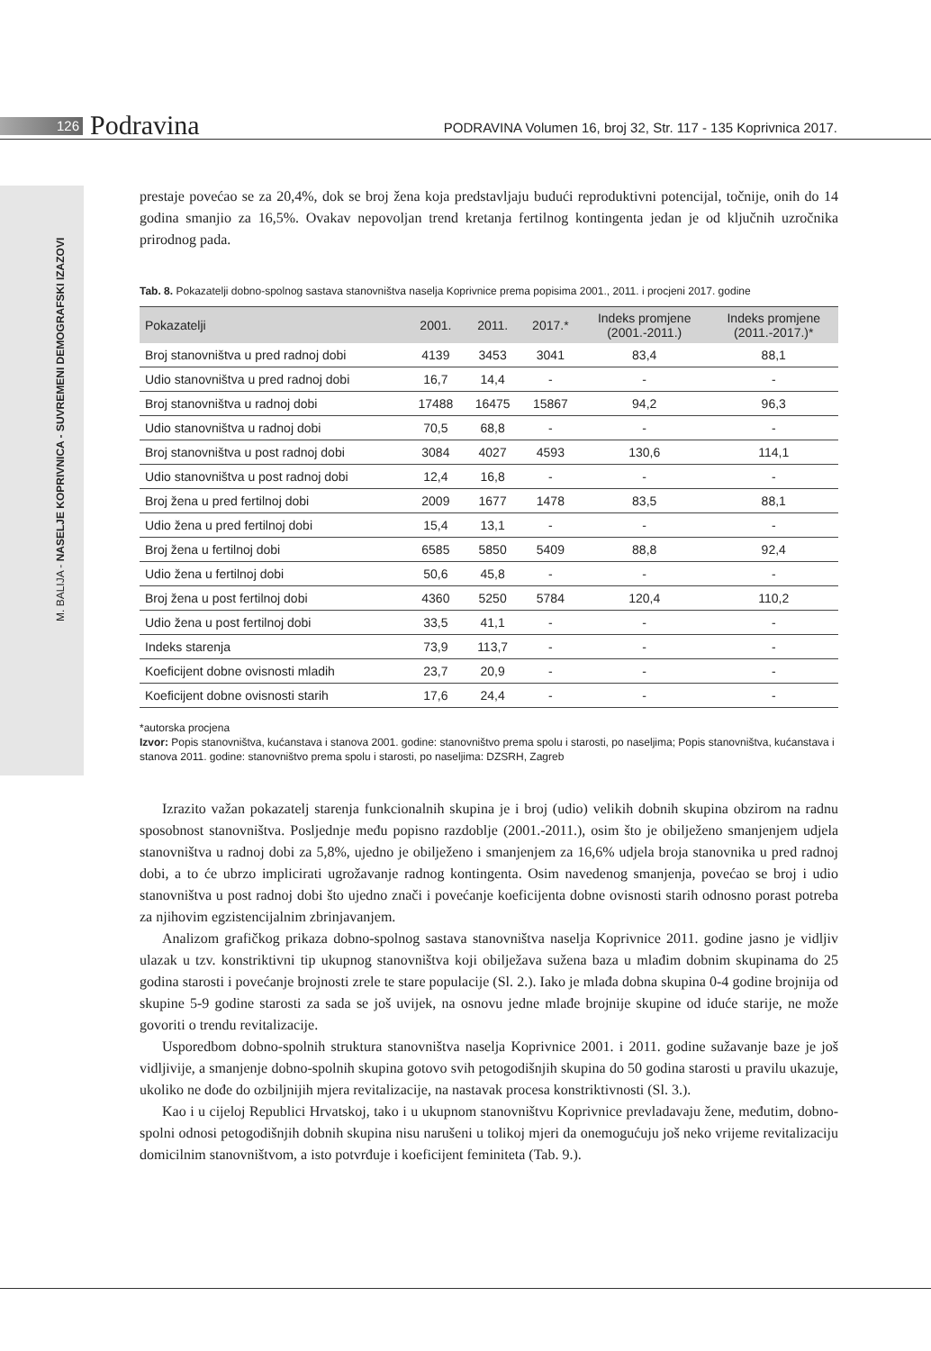126
Podravina
PODRAVINA Volumen 16, broj 32, Str. 117 - 135 Koprivnica 2017.
M. BALIJA - NASELJE KOPRIVNICA - SUVREMENI DEMOGRAFSKI IZAZOVI
prestaje povećao se za 20,4%, dok se broj žena koja predstavljaju budući reproduktivni potencijal, točnije, onih do 14 godina smanjio za 16,5%. Ovakav nepovoljan trend kretanja fertilnog kontingenta jedan je od ključnih uzročnika prirodnog pada.
Tab. 8. Pokazatelji dobno-spolnog sastava stanovništva naselja Koprivnice prema popisima 2001., 2011. i procjeni 2017. godine
| Pokazatelji | 2001. | 2011. | 2017.* | Indeks promjene (2001.-2011.) | Indeks promjene (2011.-2017.)* |
| --- | --- | --- | --- | --- | --- |
| Broj stanovništva u pred radnoj dobi | 4139 | 3453 | 3041 | 83,4 | 88,1 |
| Udio stanovništva u pred radnoj dobi | 16,7 | 14,4 | - | - | - |
| Broj stanovništva u radnoj dobi | 17488 | 16475 | 15867 | 94,2 | 96,3 |
| Udio stanovništva u radnoj dobi | 70,5 | 68,8 | - | - | - |
| Broj stanovništva u post radnoj dobi | 3084 | 4027 | 4593 | 130,6 | 114,1 |
| Udio stanovništva u post radnoj dobi | 12,4 | 16,8 | - | - | - |
| Broj žena u pred fertilnoj dobi | 2009 | 1677 | 1478 | 83,5 | 88,1 |
| Udio žena u pred fertilnoj dobi | 15,4 | 13,1 | - | - | - |
| Broj žena u fertilnoj dobi | 6585 | 5850 | 5409 | 88,8 | 92,4 |
| Udio žena u fertilnoj dobi | 50,6 | 45,8 | - | - | - |
| Broj žena u post fertilnoj dobi | 4360 | 5250 | 5784 | 120,4 | 110,2 |
| Udio žena u post fertilnoj dobi | 33,5 | 41,1 | - | - | - |
| Indeks starenja | 73,9 | 113,7 | - | - | - |
| Koeficijent dobne ovisnosti mladih | 23,7 | 20,9 | - | - | - |
| Koeficijent dobne ovisnosti starih | 17,6 | 24,4 | - | - | - |
*autorska procjena
Izvor: Popis stanovništva, kućanstava i stanova 2001. godine: stanovništvo prema spolu i starosti, po naseljima; Popis stanovništva, kućanstava i stanova 2011. godine: stanovništvo prema spolu i starosti, po naseljima: DZSRH, Zagreb
Izrazito važan pokazatelj starenja funkcionalnih skupina je i broj (udio) velikih dobnih skupina obzirom na radnu sposobnost stanovništva. Posljednje među popisno razdoblje (2001.-2011.), osim što je obilježeno smanjenjem udjela stanovništva u radnoj dobi za 5,8%, ujedno je obilježeno i smanjenjem za 16,6% udjela broja stanovnika u pred radnoj dobi, a to će ubrzo implicirati ugrožavanje radnog kontingenta. Osim navedenog smanjenja, povećao se broj i udio stanovništva u post radnoj dobi što ujedno znači i povećanje koeficijenta dobne ovisnosti starih odnosno porast potreba za njihovim egzistencijalnim zbrinjavanjem.
Analizom grafičkog prikaza dobno-spolnog sastava stanovništva naselja Koprivnice 2011. godine jasno je vidljiv ulazak u tzv. konstriktivni tip ukupnog stanovništva koji obilježava sužena baza u mlađim dobnim skupinama do 25 godina starosti i povećanje brojnosti zrele te stare populacije (Sl. 2.). Iako je mlađa dobna skupina 0-4 godine brojnija od skupine 5-9 godine starosti za sada se još uvijek, na osnovu jedne mlađe brojnije skupine od iduće starije, ne može govoriti o trendu revitalizacije.
Usporedbom dobno-spolnih struktura stanovništva naselja Koprivnice 2001. i 2011. godine sužavanje baze je još vidljivije, a smanjenje dobno-spolnih skupina gotovo svih petogodišnjih skupina do 50 godina starosti u pravilu ukazuje, ukoliko ne dođe do ozbiljnijih mjera revitalizacije, na nastavak procesa konstriktivnosti (Sl. 3.).
Kao i u cijeloj Republici Hrvatskoj, tako i u ukupnom stanovništvu Koprivnice prevladavaju žene, međutim, dobno-spolni odnosi petogodišnjih dobnih skupina nisu narušeni u tolikoj mjeri da onemogućuju još neko vrijeme revitalizaciju domicilnim stanovništvom, a isto potvrđuje i koeficijent feminiteta (Tab. 9.).